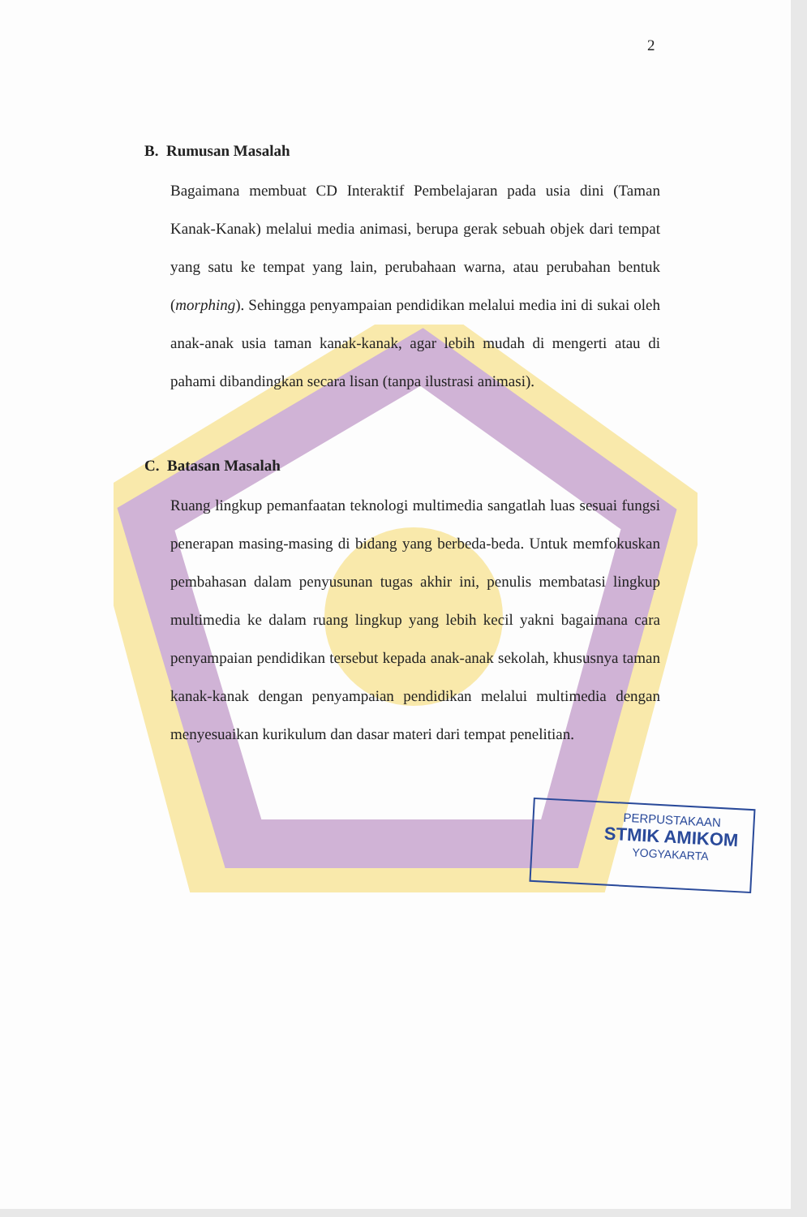2
B. Rumusan Masalah
Bagaimana membuat CD Interaktif Pembelajaran pada usia dini (Taman Kanak-Kanak) melalui media animasi, berupa gerak sebuah objek dari tempat yang satu ke tempat yang lain, perubahaan warna, atau perubahan bentuk (morphing). Sehingga penyampaian pendidikan melalui media ini di sukai oleh anak-anak usia taman kanak-kanak, agar lebih mudah di mengerti atau di pahami dibandingkan secara lisan (tanpa ilustrasi animasi).
C. Batasan Masalah
Ruang lingkup pemanfaatan teknologi multimedia sangatlah luas sesuai fungsi penerapan masing-masing di bidang yang berbeda-beda. Untuk memfokuskan pembahasan dalam penyusunan tugas akhir ini, penulis membatasi lingkup multimedia ke dalam ruang lingkup yang lebih kecil yakni bagaimana cara penyampaian pendidikan tersebut kepada anak-anak sekolah, khususnya taman kanak-kanak dengan penyampaian pendidikan melalui multimedia dengan menyesuaikan kurikulum dan dasar materi dari tempat penelitian.
PERPUSTAKAAN
STMIK AMIKOM
YOGYAKARTA